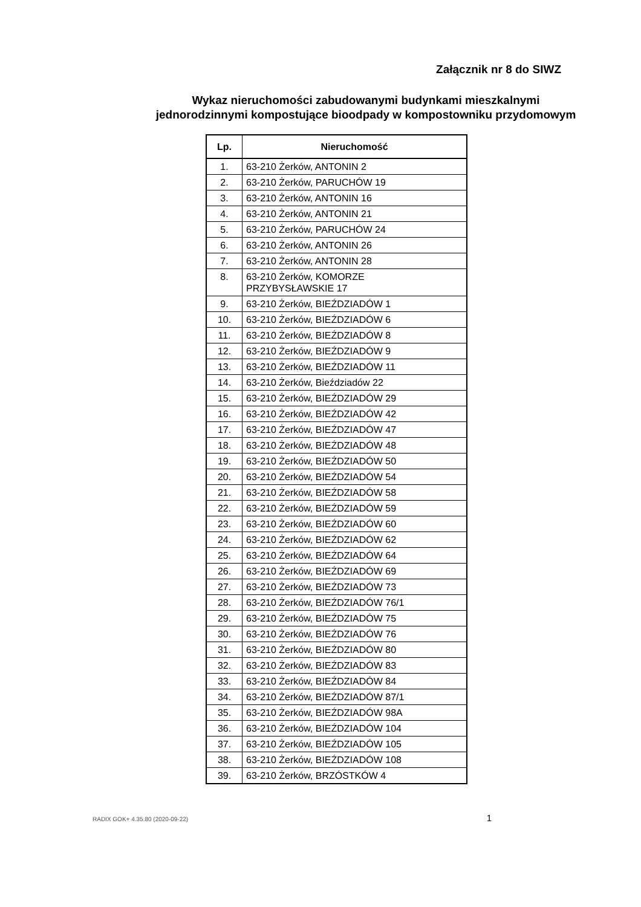Załącznik nr 8 do SIWZ
Wykaz nieruchomości zabudowanymi budynkami mieszkalnymi
jednorodzinnymi kompostujące bioodpady w kompostowniku przydomowym
| Lp. | Nieruchomość |
| --- | --- |
| 1. | 63-210 Żerków, ANTONIN 2 |
| 2. | 63-210 Żerków, PARUCHÓW 19 |
| 3. | 63-210 Żerków, ANTONIN 16 |
| 4. | 63-210 Żerków, ANTONIN 21 |
| 5. | 63-210 Żerków, PARUCHÓW 24 |
| 6. | 63-210 Żerków, ANTONIN 26 |
| 7. | 63-210 Żerków, ANTONIN 28 |
| 8. | 63-210 Żerków, KOMORZE PRZYBYSŁAWSKIE 17 |
| 9. | 63-210 Żerków, BIEŹDZIADÓW 1 |
| 10. | 63-210 Żerków, BIEŹDZIADÓW 6 |
| 11. | 63-210 Żerków, BIEŹDZIADÓW 8 |
| 12. | 63-210 Żerków, BIEŹDZIADÓW 9 |
| 13. | 63-210 Żerków, BIEŹDZIADÓW 11 |
| 14. | 63-210 Żerków, Bieździadów 22 |
| 15. | 63-210 Żerków, BIEŹDZIADÓW 29 |
| 16. | 63-210 Żerków, BIEŹDZIADÓW 42 |
| 17. | 63-210 Żerków, BIEŹDZIADÓW 47 |
| 18. | 63-210 Żerków, BIEŹDZIADÓW 48 |
| 19. | 63-210 Żerków, BIEŹDZIADÓW 50 |
| 20. | 63-210 Żerków, BIEŹDZIADÓW 54 |
| 21. | 63-210 Żerków, BIEŹDZIADÓW 58 |
| 22. | 63-210 Żerków, BIEŹDZIADÓW 59 |
| 23. | 63-210 Żerków, BIEŹDZIADÓW 60 |
| 24. | 63-210 Żerków, BIEŹDZIADÓW 62 |
| 25. | 63-210 Żerków, BIEŹDZIADÓW 64 |
| 26. | 63-210 Żerków, BIEŹDZIADÓW 69 |
| 27. | 63-210 Żerków, BIEŹDZIADÓW 73 |
| 28. | 63-210 Żerków, BIEŹDZIADÓW 76/1 |
| 29. | 63-210 Żerków, BIEŹDZIADÓW 75 |
| 30. | 63-210 Żerków, BIEŹDZIADÓW 76 |
| 31. | 63-210 Żerków, BIEŹDZIADÓW 80 |
| 32. | 63-210 Żerków, BIEŹDZIADÓW 83 |
| 33. | 63-210 Żerków, BIEŹDZIADÓW 84 |
| 34. | 63-210 Żerków, BIEŹDZIADÓW 87/1 |
| 35. | 63-210 Żerków, BIEŹDZIADÓW 98A |
| 36. | 63-210 Żerków, BIEŹDZIADÓW 104 |
| 37. | 63-210 Żerków, BIEŹDZIADÓW 105 |
| 38. | 63-210 Żerków, BIEŹDZIADÓW 108 |
| 39. | 63-210 Żerków, BRZÓSTKÓW 4 |
RADIX GOK+ 4.35.80 (2020-09-22) 1